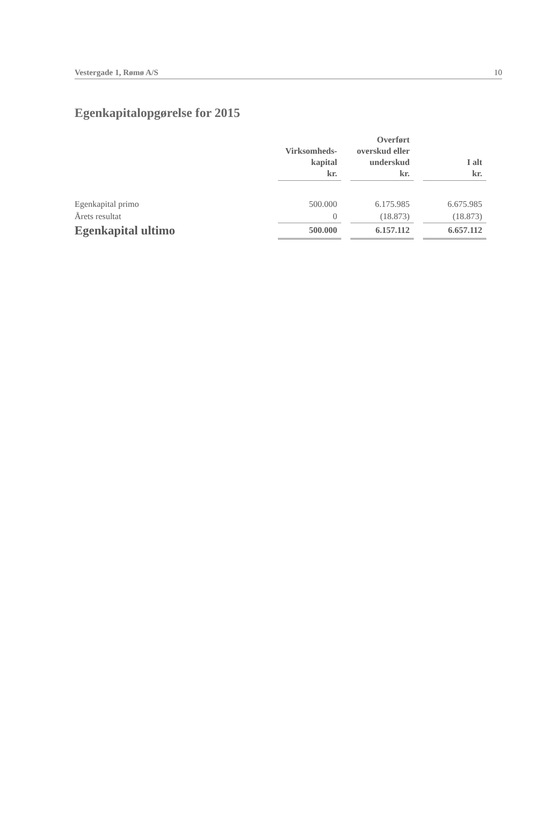Vestergade 1, Rømø A/S 10
Egenkapitalopgørelse for 2015
| | Virksomheds- kapital kr. | | Overført overskud eller underskud kr. | | I alt kr. |
| --- | --- | --- | --- | --- | --- |
| Egenkapital primo | 500.000 | | 6.175.985 | | 6.675.985 |
| Årets resultat | 0 | | (18.873) | | (18.873) |
| Egenkapital ultimo | 500.000 | | 6.157.112 | | 6.657.112 |